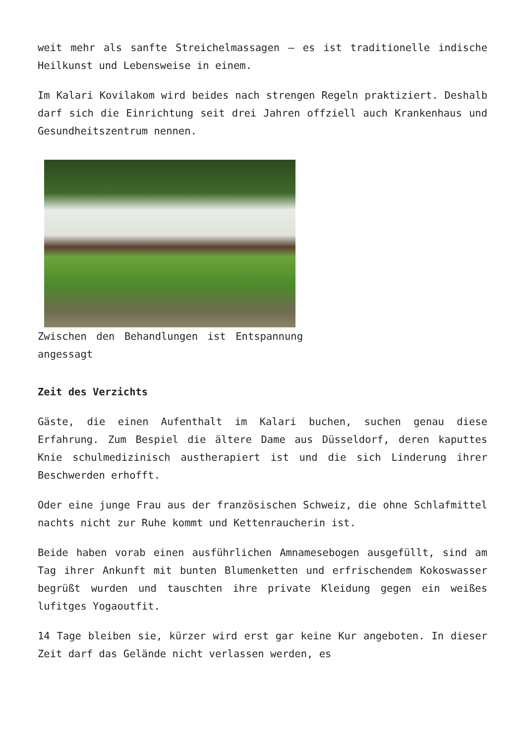weit mehr als sanfte Streichelmassagen – es ist traditionelle indische Heilkunst und Lebensweise in einem.
Im Kalari Kovilakom wird beides nach strengen Regeln praktiziert. Deshalb darf sich die Einrichtung seit drei Jahren offziell auch Krankenhaus und Gesundheitszentrum nennen.
Zwischen den Behandlungen ist Entspannung angessagt
Zeit des Verzichts
Gäste, die einen Aufenthalt im Kalari buchen, suchen genau diese Erfahrung. Zum Bespiel die ältere Dame aus Düsseldorf, deren kaputtes Knie schulmedizinisch austherapiert ist und die sich Linderung ihrer Beschwerden erhofft.
Oder eine junge Frau aus der französischen Schweiz, die ohne Schlafmittel nachts nicht zur Ruhe kommt und Kettenraucherin ist.
Beide haben vorab einen ausführlichen Amnamesebogen ausgefüllt, sind am Tag ihrer Ankunft mit bunten Blumenketten und erfrischendem Kokoswasser begrüßt wurden und tauschten ihre private Kleidung gegen ein weißes lufitges Yogaoutfit.
14 Tage bleiben sie, kürzer wird erst gar keine Kur angeboten. In dieser Zeit darf das Gelände nicht verlassen werden, es